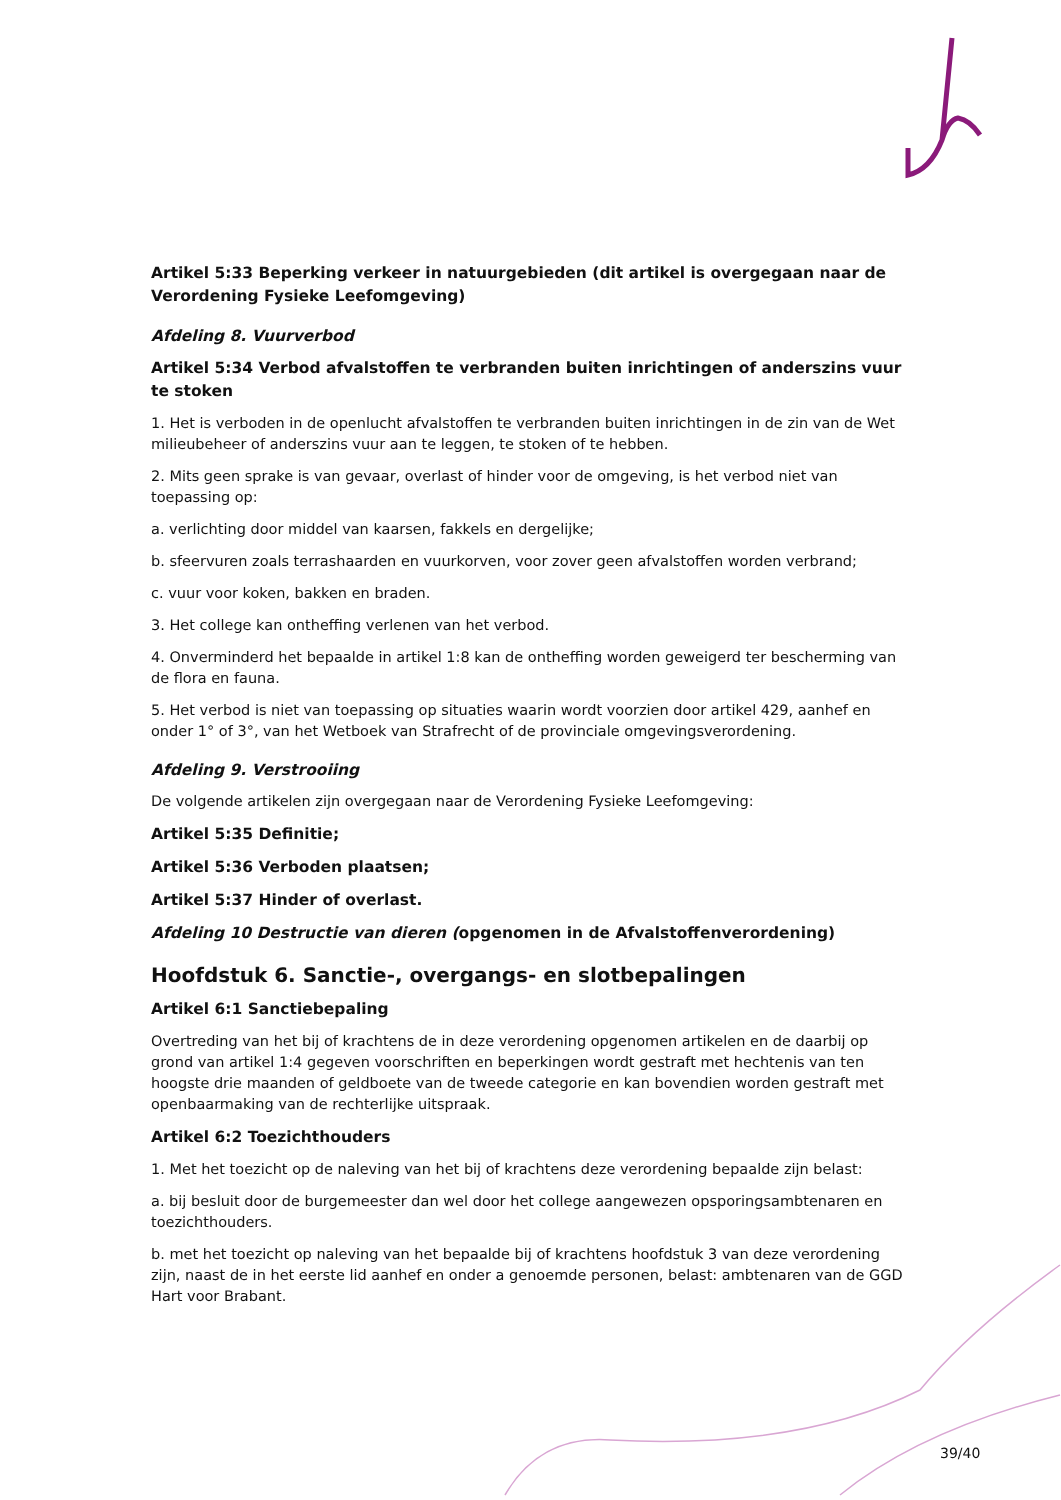Artikel 5:33 Beperking verkeer in natuurgebieden (dit artikel is overgegaan naar de Verordening Fysieke Leefomgeving)
Afdeling 8. Vuurverbod
Artikel 5:34 Verbod afvalstoffen te verbranden buiten inrichtingen of anderszins vuur te stoken
1. Het is verboden in de openlucht afvalstoffen te verbranden buiten inrichtingen in de zin van de Wet milieubeheer of anderszins vuur aan te leggen, te stoken of te hebben.
2. Mits geen sprake is van gevaar, overlast of hinder voor de omgeving, is het verbod niet van toepassing op:
a. verlichting door middel van kaarsen, fakkels en dergelijke;
b. sfeervuren zoals terrashaarden en vuurkorven, voor zover geen afvalstoffen worden verbrand;
c. vuur voor koken, bakken en braden.
3. Het college kan ontheffing verlenen van het verbod.
4. Onverminderd het bepaalde in artikel 1:8 kan de ontheffing worden geweigerd ter bescherming van de flora en fauna.
5. Het verbod is niet van toepassing op situaties waarin wordt voorzien door artikel 429, aanhef en onder 1° of 3°, van het Wetboek van Strafrecht of de provinciale omgevingsverordening.
Afdeling 9. Verstrooiing
De volgende artikelen zijn overgegaan naar de Verordening Fysieke Leefomgeving:
Artikel 5:35 Definitie;
Artikel 5:36 Verboden plaatsen;
Artikel 5:37 Hinder of overlast.
Afdeling 10 Destructie van dieren (opgenomen in de Afvalstoffenverordening)
Hoofdstuk 6. Sanctie-, overgangs- en slotbepalingen
Artikel 6:1 Sanctiebepaling
Overtreding van het bij of krachtens de in deze verordening opgenomen artikelen en de daarbij op grond van artikel 1:4 gegeven voorschriften en beperkingen wordt gestraft met hechtenis van ten hoogste drie maanden of geldboete van de tweede categorie en kan bovendien worden gestraft met openbaarmaking van de rechterlijke uitspraak.
Artikel 6:2 Toezichthouders
1. Met het toezicht op de naleving van het bij of krachtens deze verordening bepaalde zijn belast:
a. bij besluit door de burgemeester dan wel door het college aangewezen opsporingsambtenaren en toezichthouders.
b. met het toezicht op naleving van het bepaalde bij of krachtens hoofdstuk 3 van deze verordening zijn, naast de in het eerste lid aanhef en onder a genoemde personen, belast: ambtenaren van de GGD Hart voor Brabant.
39/40